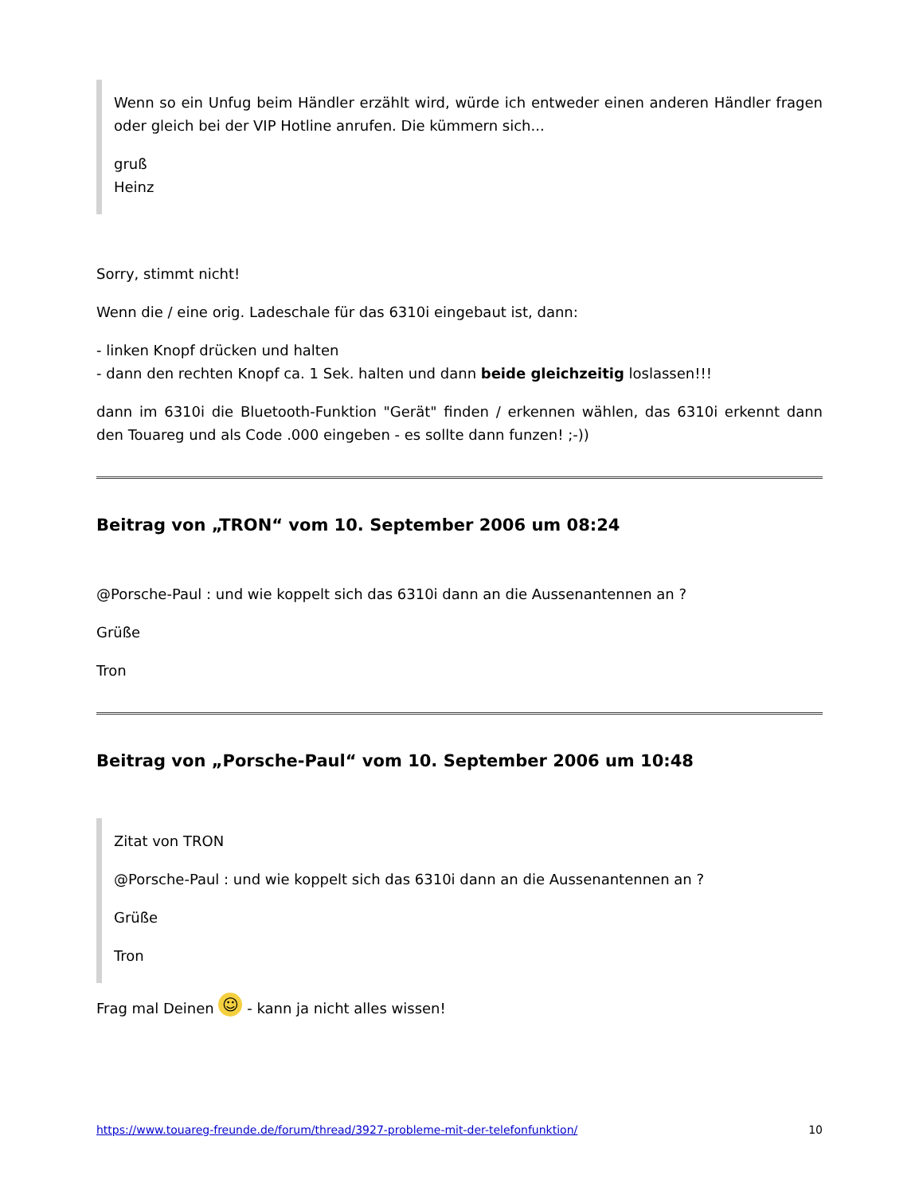Wenn so ein Unfug beim Händler erzählt wird, würde ich entweder einen anderen Händler fragen oder gleich bei der VIP Hotline anrufen. Die kümmern sich...
gruß
Heinz
Sorry, stimmt nicht!
Wenn die / eine orig. Ladeschale für das 6310i eingebaut ist, dann:
- linken Knopf drücken und halten
- dann den rechten Knopf ca. 1 Sek. halten und dann beide gleichzeitig loslassen!!!
dann im 6310i die Bluetooth-Funktion "Gerät" finden / erkennen wählen, das 6310i erkennt dann den Touareg und als Code .000 eingeben - es sollte dann funzen! ;-))
Beitrag von „TRON“ vom 10. September 2006 um 08:24
@Porsche-Paul : und wie koppelt sich das 6310i dann an die Aussenantennen an ?
Grüße
Tron
Beitrag von „Porsche-Paul“ vom 10. September 2006 um 10:48
Zitat von TRON
@Porsche-Paul : und wie koppelt sich das 6310i dann an die Aussenantennen an ?
Grüße
Tron
Frag mal Deinen ☺ - kann ja nicht alles wissen!
https://www.touareg-freunde.de/forum/thread/3927-probleme-mit-der-telefonfunktion/ 10